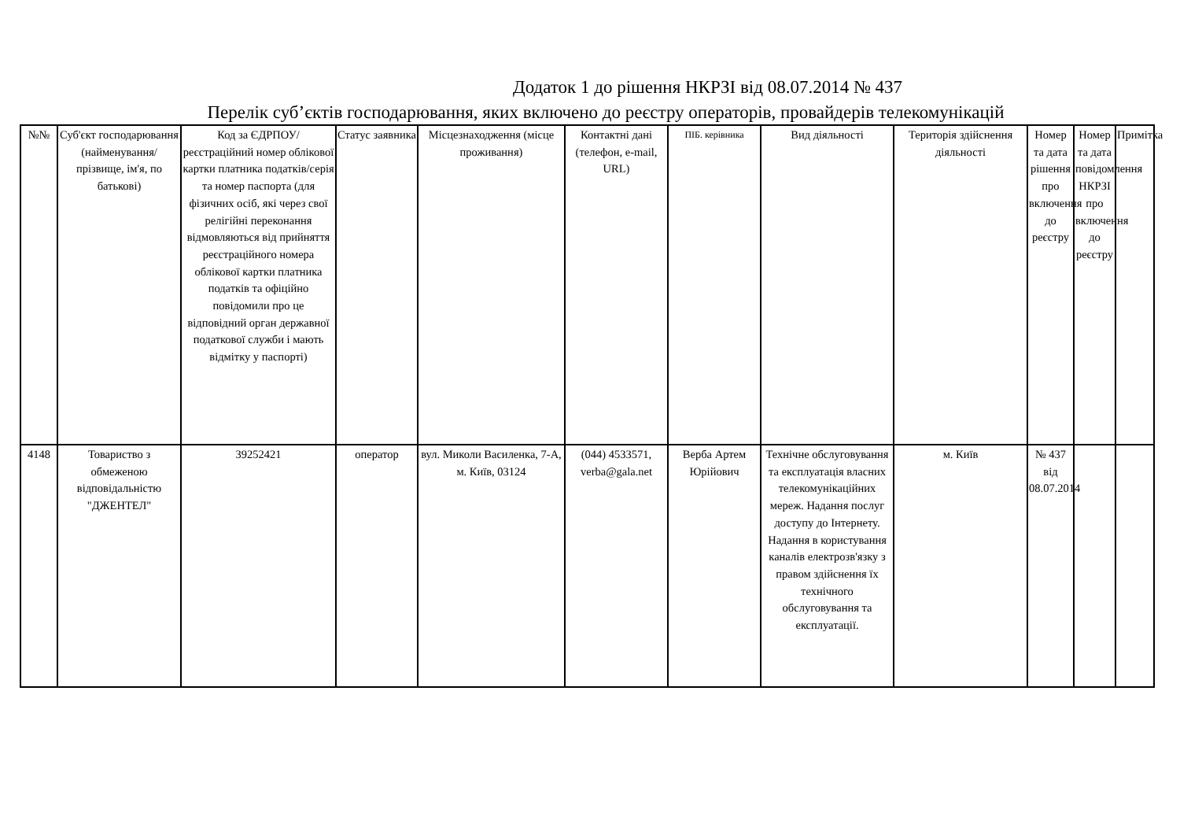Додаток 1 до рішення НКРЗІ від 08.07.2014 № 437
Перелік суб’єктів господарювання, яких включено до реєстру операторів, провайдерів телекомунікацій
| №№ | Суб'єкт господарювання (найменування/прізвище, ім'я, по батькові) | Код за ЄДРПОУ/реєстраційний номер облікової картки платника податків/серія та номер паспорта (для фізичних осіб, які через свої релігійні переконання відмовляються від прийняття реєстраційного номера облікової картки платника податків та офіційно повідомили про це відповідний орган державної податкової служби і мають відмітку у паспорті) | Статус заявника | Місцезнаходження (місце проживання) | Контактні дані (телефон, e-mail, URL) | ПІБ. керівника | Вид діяльності | Територія здійснення діяльності | Номер та дата рішення про включення до реєстру | Номер та дата повідомлення НКРЗІ про включення до реєстру | Примітка |
| --- | --- | --- | --- | --- | --- | --- | --- | --- | --- | --- | --- |
| 4148 | Товариство з обмеженою відповідальністю "ДЖЕНТЕЛ" | 39252421 | оператор | вул. Миколи Василенка, 7-А, м. Київ, 03124 | (044) 4533571, verba@gala.net | Верба Артем Юрійович | Технічне обслуговування та експлуатація власних телекомунікаційних мереж. Надання послуг доступу до Інтернету. Надання в користування каналів електрозв'язку з правом здійснення їх технічного обслуговування та експлуатації. | м. Київ | № 437 від 08.07.2014 | | |